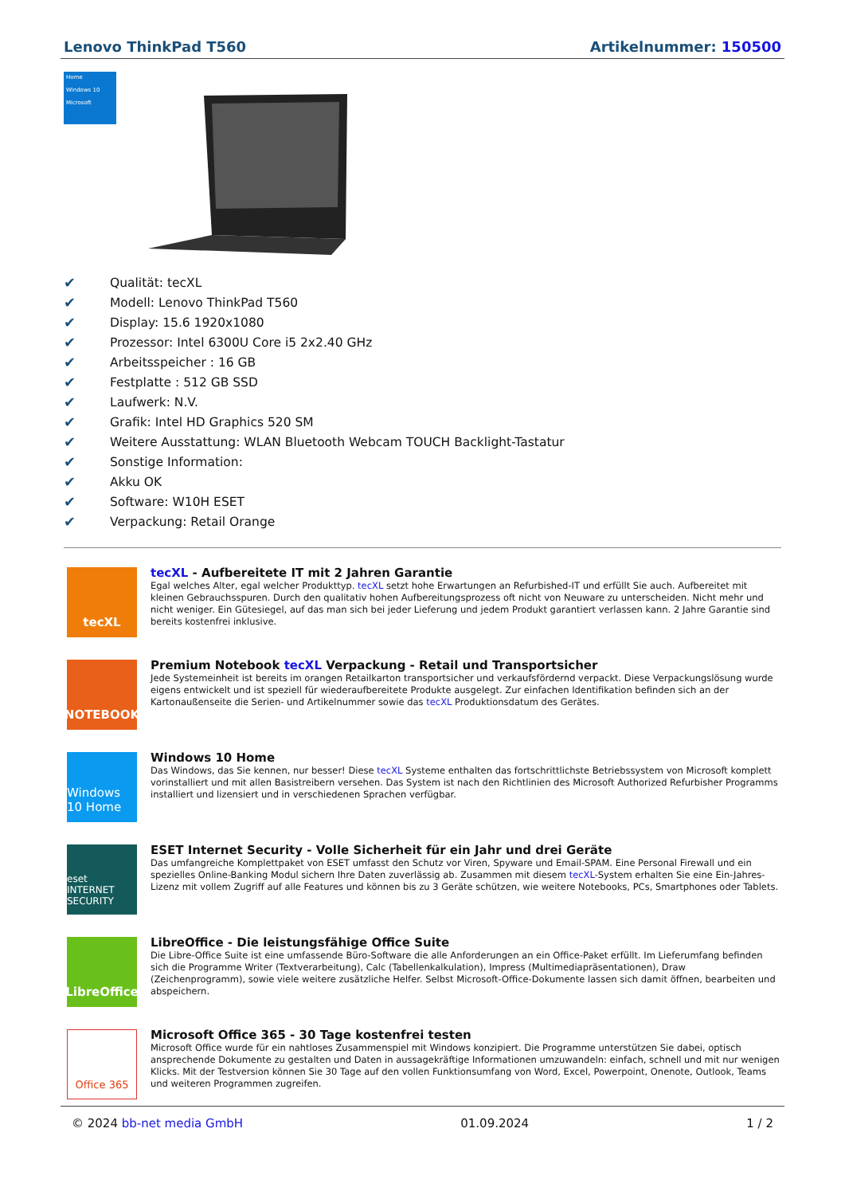Lenovo ThinkPad T560 Artikelnummer: 150500
Home
Windows 10
Microsoft
✔ Qualität: tecXL
✔ Modell: Lenovo ThinkPad T560
✔ Display: 15.6 1920x1080
✔ Prozessor: Intel 6300U Core i5 2x2.40 GHz
✔ Arbeitsspeicher : 16 GB
✔ Festplatte : 512 GB SSD
✔ Laufwerk: N.V.
✔ Grafik: Intel HD Graphics 520 SM
✔ Weitere Ausstattung: WLAN Bluetooth Webcam TOUCH Backlight-Tastatur
✔ Sonstige Information:
✔ Akku OK
✔ Software: W10H ESET
✔ Verpackung: Retail Orange
tecXL
tecXL - Aufbereitete IT mit 2 Jahren Garantie
Egal welches Alter, egal welcher Produkttyp. tecXL setzt hohe Erwartungen an Refurbished-IT und erfüllt Sie auch. Aufbereitet mit kleinen Gebrauchsspuren. Durch den qualitativ hohen Aufbereitungsprozess oft nicht von Neuware zu unterscheiden. Nicht mehr und nicht weniger. Ein Gütesiegel, auf das man sich bei jeder Lieferung und jedem Produkt garantiert verlassen kann. 2 Jahre Garantie sind bereits kostenfrei inklusive.
NOTEBOOK
Premium Notebook tecXL Verpackung - Retail und Transportsicher
Jede Systemeinheit ist bereits im orangen Retailkarton transportsicher und verkaufsfördernd verpackt. Diese Verpackungslösung wurde eigens entwickelt und ist speziell für wiederaufbereitete Produkte ausgelegt. Zur einfachen Identifikation befinden sich an der Kartonaußenseite die Serien- und Artikelnummer sowie das tecXL Produktionsdatum des Gerätes.
Windows 10 Home
Windows 10 Home
Das Windows, das Sie kennen, nur besser! Diese tecXL Systeme enthalten das fortschrittlichste Betriebssystem von Microsoft komplett vorinstalliert und mit allen Basistreibern versehen. Das System ist nach den Richtlinien des Microsoft Authorized Refurbisher Programms installiert und lizensiert und in verschiedenen Sprachen verfügbar.
eset INTERNET SECURITY
ESET Internet Security - Volle Sicherheit für ein Jahr und drei Geräte
Das umfangreiche Komplettpaket von ESET umfasst den Schutz vor Viren, Spyware und Email-SPAM. Eine Personal Firewall und ein spezielles Online-Banking Modul sichern Ihre Daten zuverlässig ab. Zusammen mit diesem tecXL-System erhalten Sie eine Ein-Jahres-Lizenz mit vollem Zugriff auf alle Features und können bis zu 3 Geräte schützen, wie weitere Notebooks, PCs, Smartphones oder Tablets.
LibreOffice
LibreOffice - Die leistungsfähige Office Suite
Die Libre-Office Suite ist eine umfassende Büro-Software die alle Anforderungen an ein Office-Paket erfüllt. Im Lieferumfang befinden sich die Programme Writer (Textverarbeitung), Calc (Tabellenkalkulation), Impress (Multimediapräsentationen), Draw (Zeichenprogramm), sowie viele weitere zusätzliche Helfer. Selbst Microsoft-Office-Dokumente lassen sich damit öffnen, bearbeiten und abspeichern.
Office 365
Microsoft Office 365 - 30 Tage kostenfrei testen
Microsoft Office wurde für ein nahtloses Zusammenspiel mit Windows konzipiert. Die Programme unterstützen Sie dabei, optisch ansprechende Dokumente zu gestalten und Daten in aussagekräftige Informationen umzuwandeln: einfach, schnell und mit nur wenigen Klicks. Mit der Testversion können Sie 30 Tage auf den vollen Funktionsumfang von Word, Excel, Powerpoint, Onenote, Outlook, Teams und weiteren Programmen zugreifen.
© 2024 bb-net media GmbH 01.09.2024 1 / 2